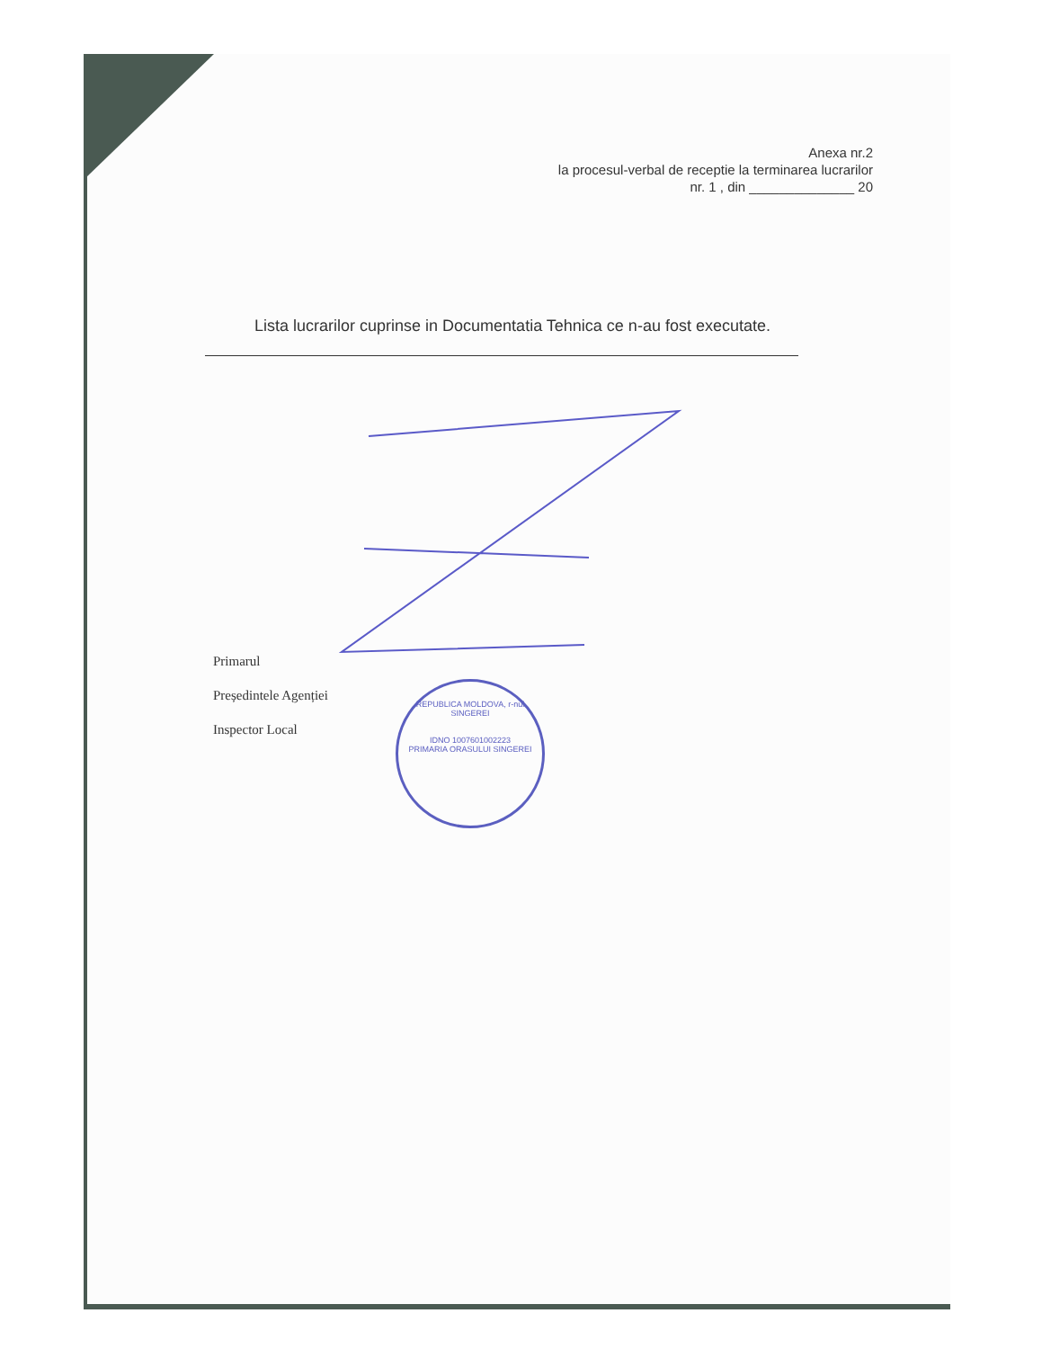Anexa nr.2
la procesul-verbal de receptie la terminarea lucrarilor
nr. 1 , din ______________ 20
Lista lucrarilor cuprinse in Documentatia Tehnica ce n-au fost executate.
REPUBLICA MOLDOVA, r-nul SINGEREI
IDNO 1007601002223
PRIMARIA ORASULUI SINGEREI
Primarul
Președintele Agenției
Inspector Local